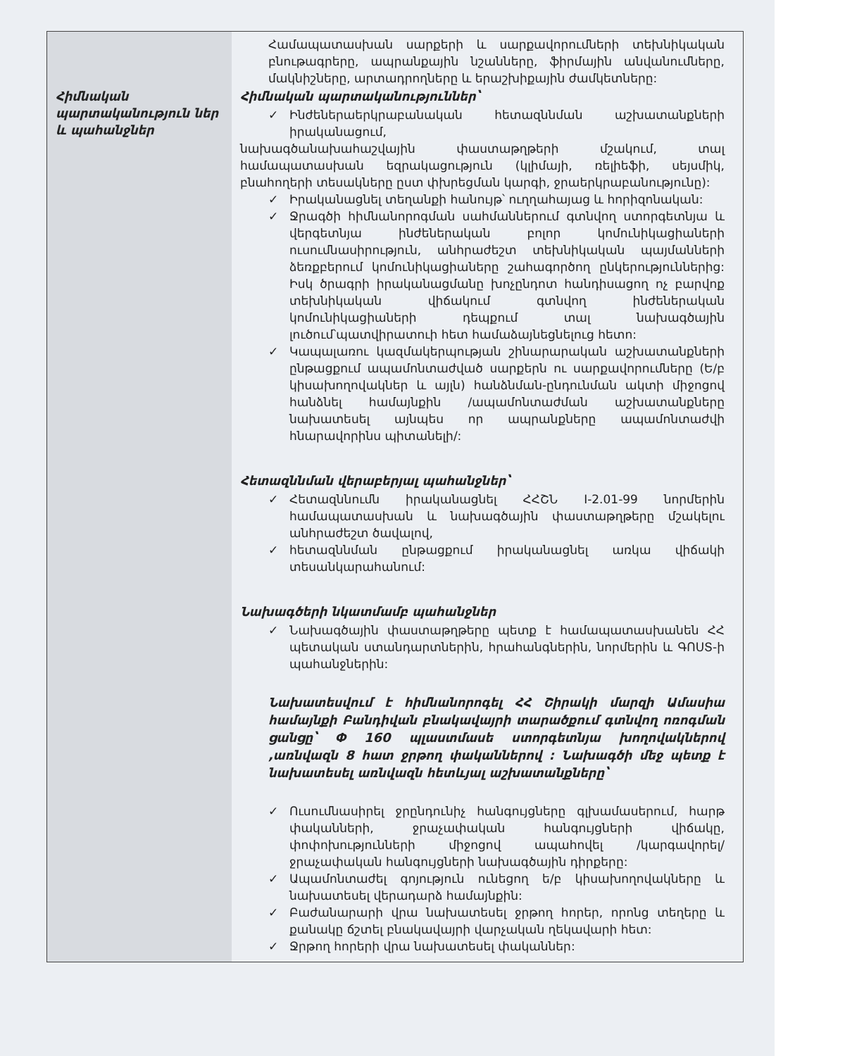| Հիմնական պարտականություն ներ և պահանջներ | Համապատասխան սարքերի և սարքավորումների տեխնիկական բնութագրերը, ապրանքային նշանները, ֆիրմային անվանումները, մակնիշները, արտադրողները և երաշխիքային ժամկետները: Հիմնական պարտականություններ՝ ✓ Ինժեներաերկրաբանական հետազննման աշխատանքների իրականացում, նախագծանախահաշվային փաստաթղթերի մշակում, տալ համապատասխան եզրակացություն (կլիմայի, ռելիեֆի, սեյսմիկ, բնահողերի տեսակները ըստ փխրեցման կարգի, ջրաերկրաբանությունը): ✓ Իրականացնել տեղանքի հանույթ՝ ուղղահայաց և հորիզոնական: ✓ Ջրագծի հիմնանորոգման սահմաններում գտնվող ստորգետնյա և վերգետնյա ինժեներական բոլոր կոմունիկացիաների ուսումնասիրություն, անհրաժեշտ տեխնիկական պայմանների ձեռքբերում կոմունիկացիաները շահագործող ընկերություններից: Իսկ ծրագրի իրականացմանը խոչընդոտ հանդիսացող ոչ բարվոք տեխնիկական վիճակում գտնվող ինժեներական կոմունիկացիաների դեպքում տալ նախագծային լուծում՝պատվիրատուի հետ համաձայնեցնելուց հետո: ✓ Կապալառու կազմակերպության շինարարական աշխատանքների ընթացքում ապամոնտաժված սարքերն ու սարքավորումները (Ե/բ կիսախողովակներ և այլն) հանձնման-ընդունման ակտի միջոցով հանձնել համայնքին /ապամոնտաժման աշխատանքները նախատեսել այնպես որ ապրանքները ապամոնտաժվի հնարավորինս պիտանելի/: Հետազննման վերաբերյալ պահանջներ՝ ✓ Հետազննումն իրականացնել ՀՀՇՆ I-2.01-99 նորմերին համապատասխան և նախագծային փաստաթղթերը մշակելու անհրաժեշտ ծավալով, ✓ հետազննման ընթացքում իրականացնել առկա վիճակի տեսանկարահանում: Նախագծերի նկատմամբ պահանջներ ✓ Նախագծային փաստաթղթերը պետք է համապատասխանեն ՀՀ պետական ստանդարտներին, հրահանգներին, նորմերին և ԳՈՍՏ-ի պահանջներին: Նախատեսվում է հիմնանորոգել ՀՀ Շիրակի մարզի Ամասիա համայնքի Բանդիվան բնակավայրի տարածքում գտնվող ոռոգման ցանցը՝ Փ 160 պլաստմասե ստորգետնյա խողովակներով ,առնվազն 8 հատ ջրթող փականներով : Նախագծի մեջ պետք է նախատեսել առնվազն հետևյալ աշխատանքները՝ ✓ Ուսումնասիրել ջրընդունիչ հանգույցները գլխամասերում, հարթ փականների, ջրաչափական հանգույցների վիճակը, փոփոխությունների միջոցով ապահովել /կարգավորել/ ջրաչափական հանգույցների նախագծային դիրքերը: ✓ Ապամոնտաժել գոյություն ունեցող ե/բ կիսախողովակները և նախատեսել վերադարձ համայնքին: ✓ Բաժանարարի վրա նախատեսել ջրթող հորեր, որոնց տեղերը և քանակը ճշտել բնակավայրի վարչական ղեկավարի հետ: ✓ Ջրթող հորերի վրա նախատեսել փականներ: |